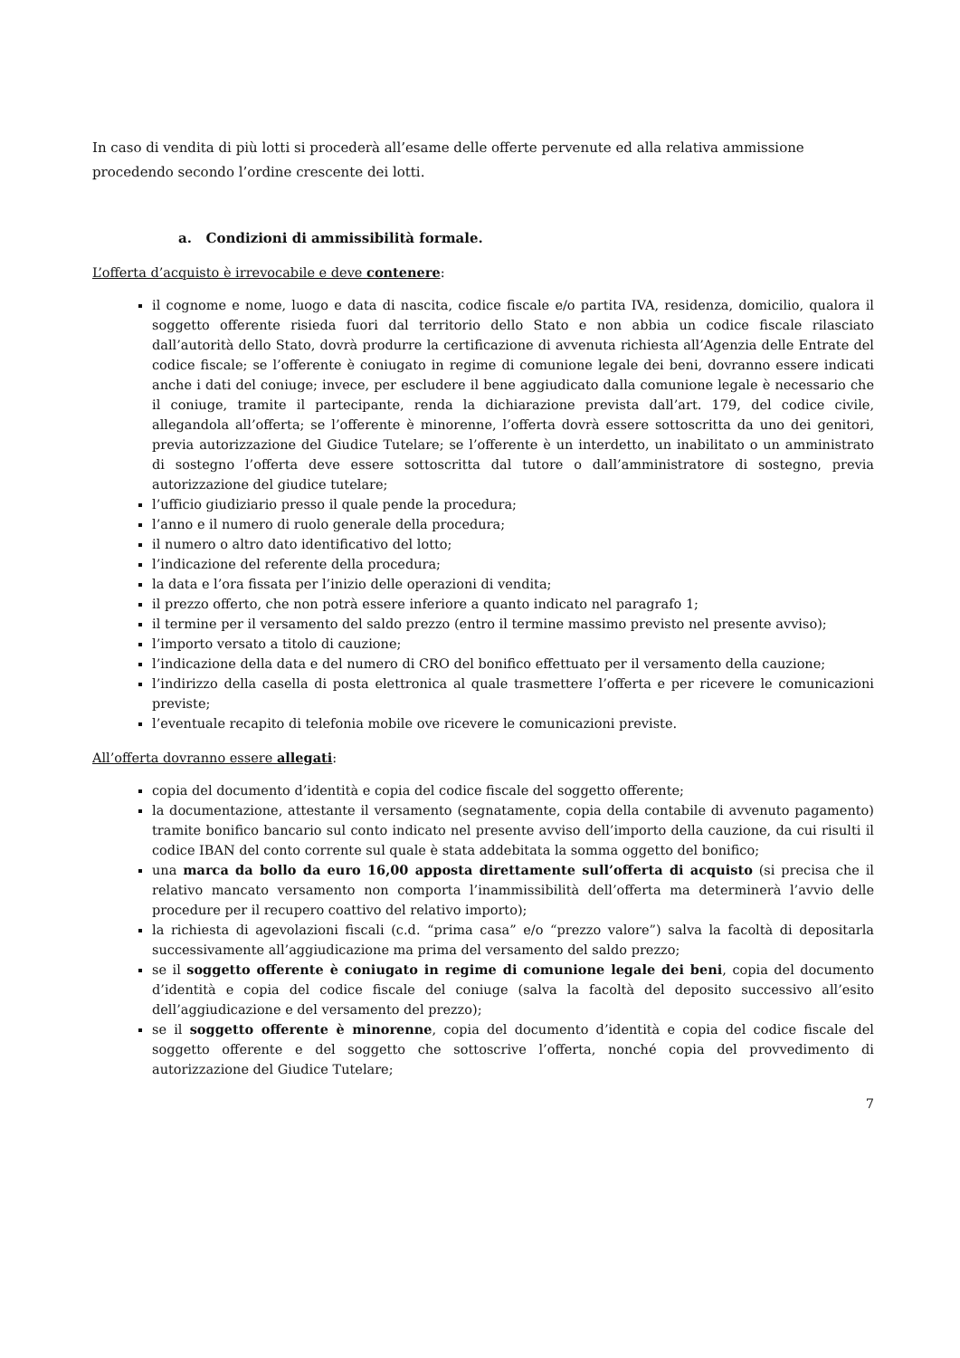In caso di vendita di più lotti si procederà all’esame delle offerte pervenute ed alla relativa ammissione procedendo secondo l’ordine crescente dei lotti.
a. Condizioni di ammissibilità formale.
L’offerta d’acquisto è irrevocabile e deve contenere:
il cognome e nome, luogo e data di nascita, codice fiscale e/o partita IVA, residenza, domicilio, qualora il soggetto offerente risieda fuori dal territorio dello Stato e non abbia un codice fiscale rilasciato dall’autorità dello Stato, dovrà produrre la certificazione di avvenuta richiesta all’Agenzia delle Entrate del codice fiscale; se l’offerente è coniugato in regime di comunione legale dei beni, dovranno essere indicati anche i dati del coniuge; invece, per escludere il bene aggiudicato dalla comunione legale è necessario che il coniuge, tramite il partecipante, renda la dichiarazione prevista dall’art. 179, del codice civile, allegandola all’offerta; se l’offerente è minorenne, l’offerta dovrà essere sottoscritta da uno dei genitori, previa autorizzazione del Giudice Tutelare; se l’offerente è un interdetto, un inabilitato o un amministrato di sostegno l’offerta deve essere sottoscritta dal tutore o dall’amministratore di sostegno, previa autorizzazione del giudice tutelare;
l’ufficio giudiziario presso il quale pende la procedura;
l’anno e il numero di ruolo generale della procedura;
il numero o altro dato identificativo del lotto;
l’indicazione del referente della procedura;
la data e l’ora fissata per l’inizio delle operazioni di vendita;
il prezzo offerto, che non potrà essere inferiore a quanto indicato nel paragrafo 1;
il termine per il versamento del saldo prezzo (entro il termine massimo previsto nel presente avviso);
l’importo versato a titolo di cauzione;
l’indicazione della data e del numero di CRO del bonifico effettuato per il versamento della cauzione;
l’indirizzo della casella di posta elettronica al quale trasmettere l’offerta e per ricevere le comunicazioni previste;
l’eventuale recapito di telefonia mobile ove ricevere le comunicazioni previste.
All’offerta dovranno essere allegati:
copia del documento d’identità e copia del codice fiscale del soggetto offerente;
la documentazione, attestante il versamento (segnatamente, copia della contabile di avvenuto pagamento) tramite bonifico bancario sul conto indicato nel presente avviso dell’importo della cauzione, da cui risulti il codice IBAN del conto corrente sul quale è stata addebitata la somma oggetto del bonifico;
una marca da bollo da euro 16,00 apposta direttamente sull’offerta di acquisto (si precisa che il relativo mancato versamento non comporta l’inammissibilità dell’offerta ma determinerà l’avvio delle procedure per il recupero coattivo del relativo importo);
la richiesta di agevolazioni fiscali (c.d. “prima casa” e/o “prezzo valore”) salva la facoltà di depositarla successivamente all’aggiudicazione ma prima del versamento del saldo prezzo;
se il soggetto offerente è coniugato in regime di comunione legale dei beni, copia del documento d’identità e copia del codice fiscale del coniuge (salva la facoltà del deposito successivo all’esito dell’aggiudicazione e del versamento del prezzo);
se il soggetto offerente è minorenne, copia del documento d’identità e copia del codice fiscale del soggetto offerente e del soggetto che sottoscrive l’offerta, nonché copia del provvedimento di autorizzazione del Giudice Tutelare;
7